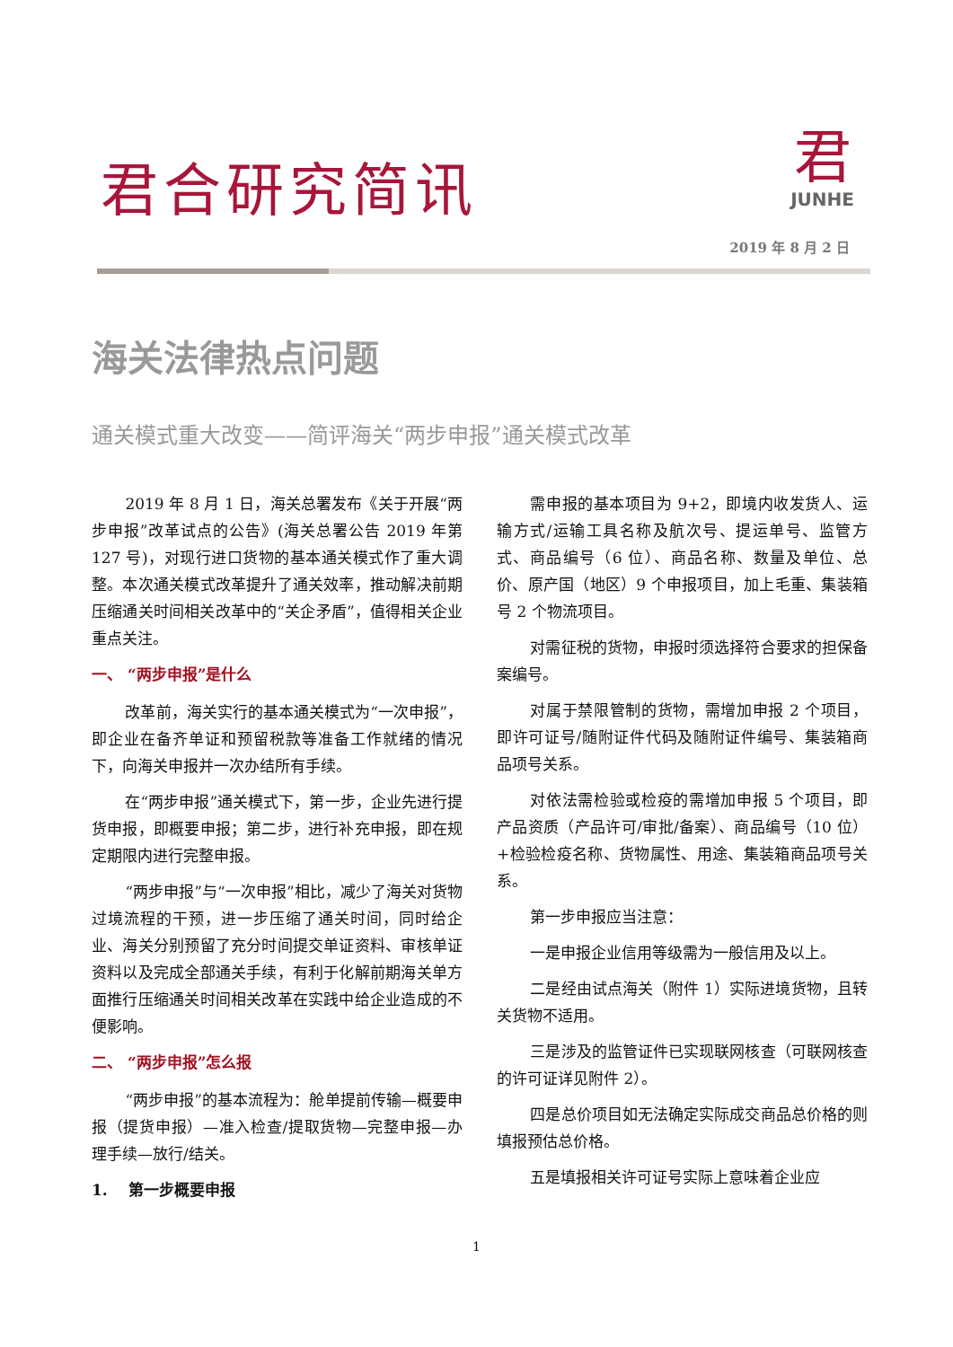君合研究简讯
君
JUNHE
2019 年 8 月 2 日
海关法律热点问题
通关模式重大改变——简评海关“两步申报”通关模式改革
2019 年 8 月 1 日，海关总署发布《关于开展“两步申报”改革试点的公告》(海关总署公告 2019 年第 127 号)，对现行进口货物的基本通关模式作了重大调整。本次通关模式改革提升了通关效率，推动解决前期压缩通关时间相关改革中的“关企矛盾”，值得相关企业重点关注。
一、 “两步申报”是什么
改革前，海关实行的基本通关模式为“一次申报”，即企业在备齐单证和预留税款等准备工作就绪的情况下，向海关申报并一次办结所有手续。
在“两步申报”通关模式下，第一步，企业先进行提货申报，即概要申报；第二步，进行补充申报，即在规定期限内进行完整申报。
“两步申报”与“一次申报”相比，减少了海关对货物过境流程的干预，进一步压缩了通关时间，同时给企业、海关分别预留了充分时间提交单证资料、审核单证资料以及完成全部通关手续，有利于化解前期海关单方面推行压缩通关时间相关改革在实践中给企业造成的不便影响。
二、 “两步申报”怎么报
“两步申报”的基本流程为：舱单提前传输—概要申报（提货申报）—准入检查/提取货物—完整申报—办理手续—放行/结关。
1. 第一步概要申报
需申报的基本项目为 9+2，即境内收发货人、运输方式/运输工具名称及航次号、提运单号、监管方式、商品编号（6 位）、商品名称、数量及单位、总价、原产国（地区）9 个申报项目，加上毛重、集装箱号 2 个物流项目。
对需征税的货物，申报时须选择符合要求的担保备案编号。
对属于禁限管制的货物，需增加申报 2 个项目，即许可证号/随附证件代码及随附证件编号、集装箱商品项号关系。
对依法需检验或检疫的需增加申报 5 个项目，即产品资质（产品许可/审批/备案）、商品编号（10 位）+检验检疫名称、货物属性、用途、集装箱商品项号关系。
第一步申报应当注意：
一是申报企业信用等级需为一般信用及以上。
二是经由试点海关（附件 1）实际进境货物，且转关货物不适用。
三是涉及的监管证件已实现联网核查（可联网核查的许可证详见附件 2）。
四是总价项目如无法确定实际成交商品总价格的则填报预估总价格。
五是填报相关许可证号实际上意味着企业应
1